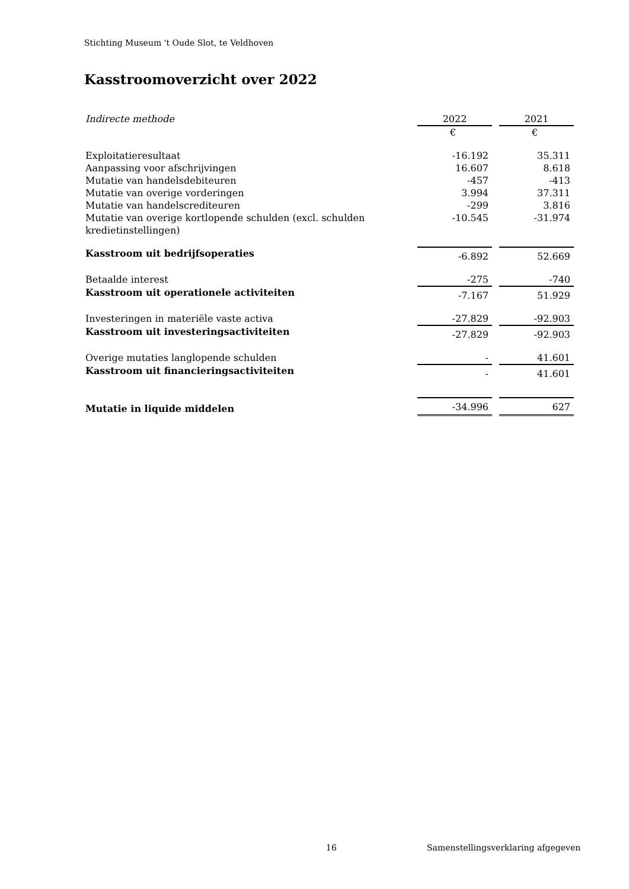Stichting Museum 't Oude Slot, te Veldhoven
Kasstroomoverzicht over 2022
| Indirecte methode | 2022 | | 2021 |
| | € | | € |
| Exploitatieresultaat | -16.192 | | 35.311 |
| Aanpassing voor afschrijvingen | 16.607 | | 8.618 |
| Mutatie van handelsdebiteuren | -457 | | -413 |
| Mutatie van overige vorderingen | 3.994 | | 37.311 |
| Mutatie van handelscrediteuren | -299 | | 3.816 |
| Mutatie van overige kortlopende schulden (excl. schulden kredietinstellingen) | -10.545 | | -31.974 |
| Kasstroom uit bedrijfsoperaties | -6.892 | | 52.669 |
| Betaalde interest | -275 | | -740 |
| Kasstroom uit operationele activiteiten | -7.167 | | 51.929 |
| Investeringen in materiële vaste activa | -27.829 | | -92.903 |
| Kasstroom uit investeringsactiviteiten | -27.829 | | -92.903 |
| Overige mutaties langlopende schulden | - | | 41.601 |
| Kasstroom uit financieringsactiviteiten | - | | 41.601 |
| Mutatie in liquide middelen | -34.996 | | 627 |
16
Samenstellingsverklaring afgegeven